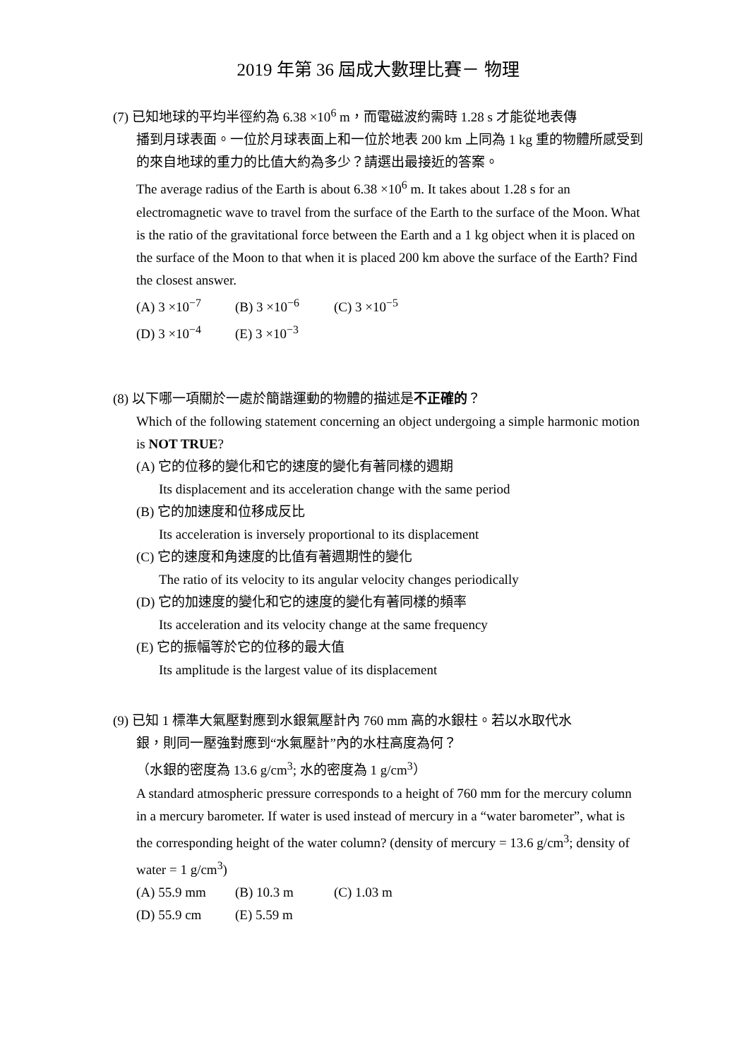2019 年第 36 屆成大數理比賽－ 物理
(7) 已知地球的平均半徑約為 6.38 ×10<sup>6</sup> m，而電磁波約需時 1.28 s 才能從地表傳
播到月球表面。一位於月球表面上和一位於地表 200 km 上同為 1 kg 重的物體所感受到的來自地球的重力的比值大約為多少？請選出最接近的答案。
The average radius of the Earth is about 6.38 ×10<sup>6</sup> m. It takes about 1.28 s for an electromagnetic wave to travel from the surface of the Earth to the surface of the Moon. What is the ratio of the gravitational force between the Earth and a 1 kg object when it is placed on the surface of the Moon to that when it is placed 200 km above the surface of the Earth? Find the closest answer.
(A) 3 ×10<sup>−7</sup> (B) 3 ×10<sup>−6</sup> (C) 3 ×10<sup>−5</sup>
(D) 3 ×10<sup>−4</sup> (E) 3 ×10<sup>−3</sup>
(8) 以下哪一項關於一處於簡諧運動的物體的描述是不正確的？
Which of the following statement concerning an object undergoing a simple harmonic motion is NOT TRUE?
(A) 它的位移的變化和它的速度的變化有著同樣的週期
Its displacement and its acceleration change with the same period
(B) 它的加速度和位移成反比
Its acceleration is inversely proportional to its displacement
(C) 它的速度和角速度的比值有著週期性的變化
The ratio of its velocity to its angular velocity changes periodically
(D) 它的加速度的變化和它的速度的變化有著同樣的頻率
Its acceleration and its velocity change at the same frequency
(E) 它的振幅等於它的位移的最大值
Its amplitude is the largest value of its displacement
(9) 已知 1 標準大氣壓對應到水銀氣壓計內 760 mm 高的水銀柱。若以水取代水
銀，則同一壓強對應到“水氣壓計”內的水柱高度為何？
（水銀的密度為 13.6 g/cm<sup>3</sup>; 水的密度為 1 g/cm<sup>3</sup>）
A standard atmospheric pressure corresponds to a height of 760 mm for the mercury column in a mercury barometer. If water is used instead of mercury in a “water barometer”, what is the corresponding height of the water column? (density of mercury = 13.6 g/cm<sup>3</sup>; density of water = 1 g/cm<sup>3</sup>)
(A) 55.9 mm (B) 10.3 m (C) 1.03 m
(D) 55.9 cm (E) 5.59 m